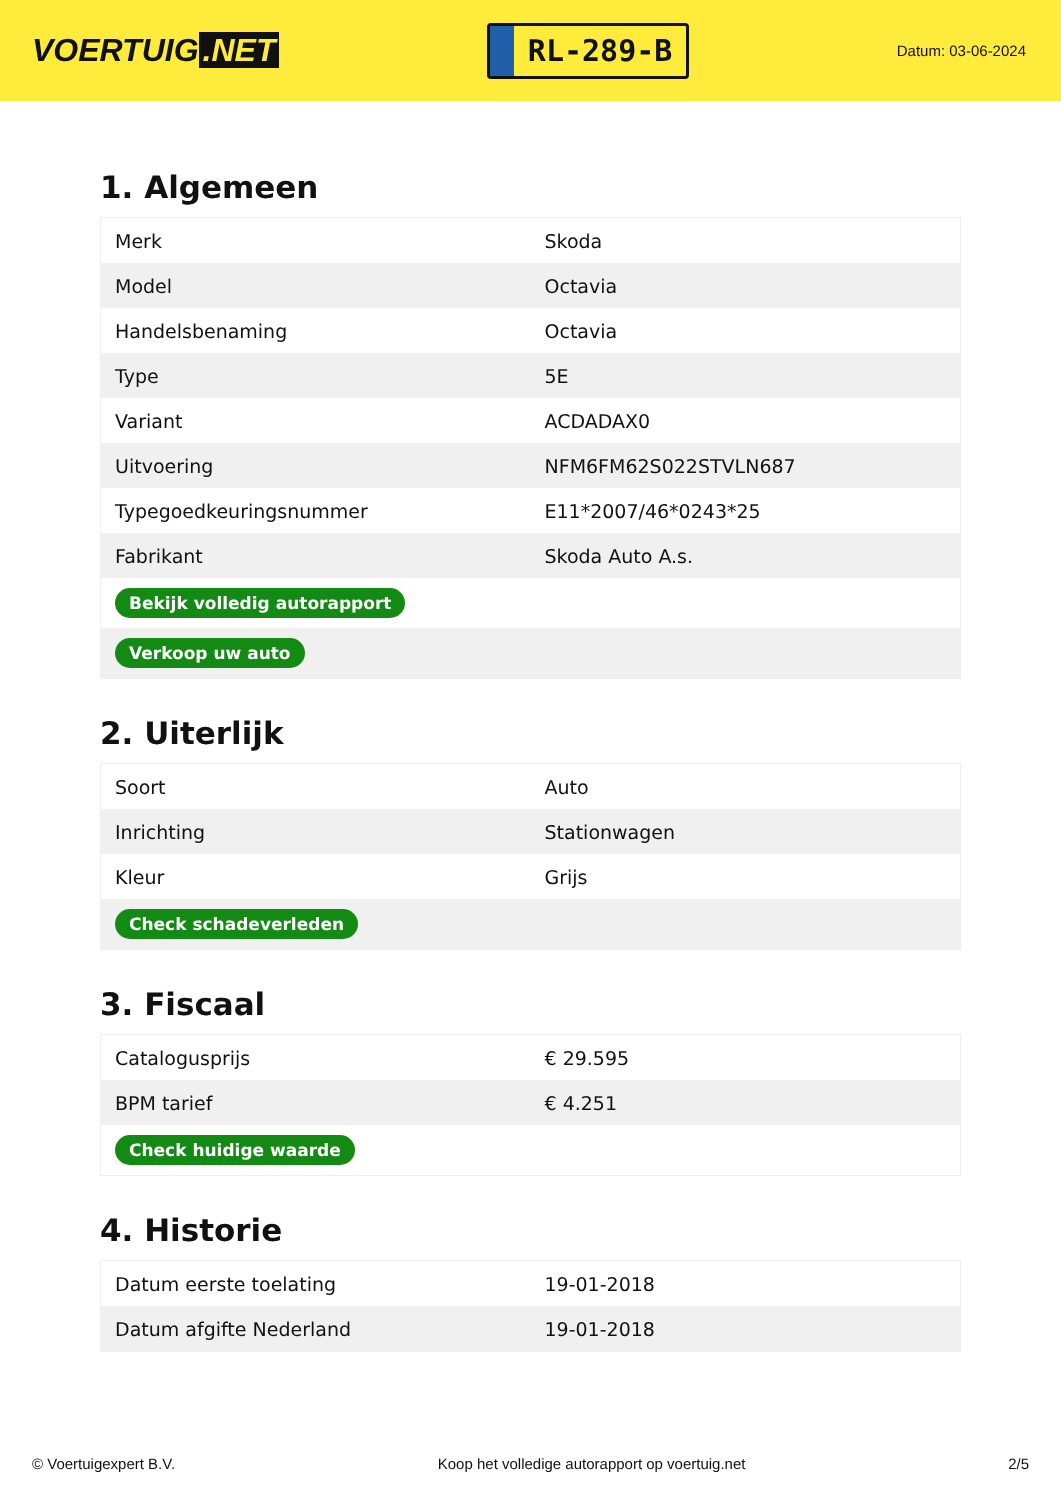VOERTUIG.NET
RL-289-B
Datum: 03-06-2024
1. Algemeen
| Merk | Skoda |
| Model | Octavia |
| Handelsbenaming | Octavia |
| Type | 5E |
| Variant | ACDADAX0 |
| Uitvoering | NFM6FM62S022STVLN687 |
| Typegoedkeuringsnummer | E11*2007/46*0243*25 |
| Fabrikant | Skoda Auto A.s. |
| Bekijk volledig autorapport | |
| Verkoop uw auto | |
2. Uiterlijk
| Soort | Auto |
| Inrichting | Stationwagen |
| Kleur | Grijs |
| Check schadeverleden | |
3. Fiscaal
| Catalogusprijs | € 29.595 |
| BPM tarief | € 4.251 |
| Check huidige waarde | |
4. Historie
| Datum eerste toelating | 19-01-2018 |
| Datum afgifte Nederland | 19-01-2018 |
© Voertuigexpert B.V. Koop het volledige autorapport op voertuig.net 2/5